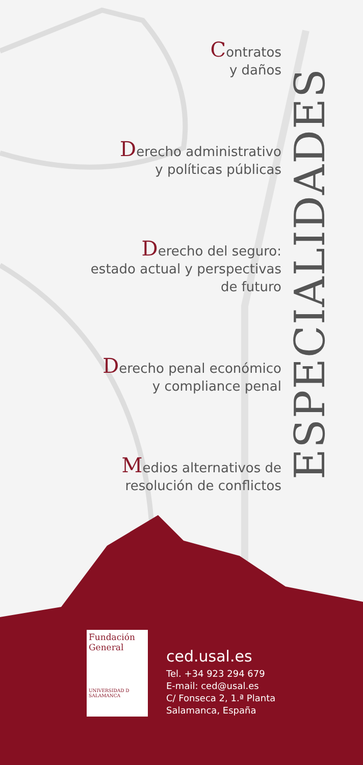Contratos
y daños
Derecho administrativo
y políticas públicas
Derecho del seguro:
estado actual y perspectivas
de futuro
Derecho penal económico
y compliance penal
Medios alternativos de
resolución de conflictos
ESPECIALIDADES
Fundación
General
UNIVERSIDAD D SALAMANCA
ced.usal.es
Tel. +34 923 294 679
E-mail: ced@usal.es
C/ Fonseca 2, 1.ª Planta
Salamanca, España